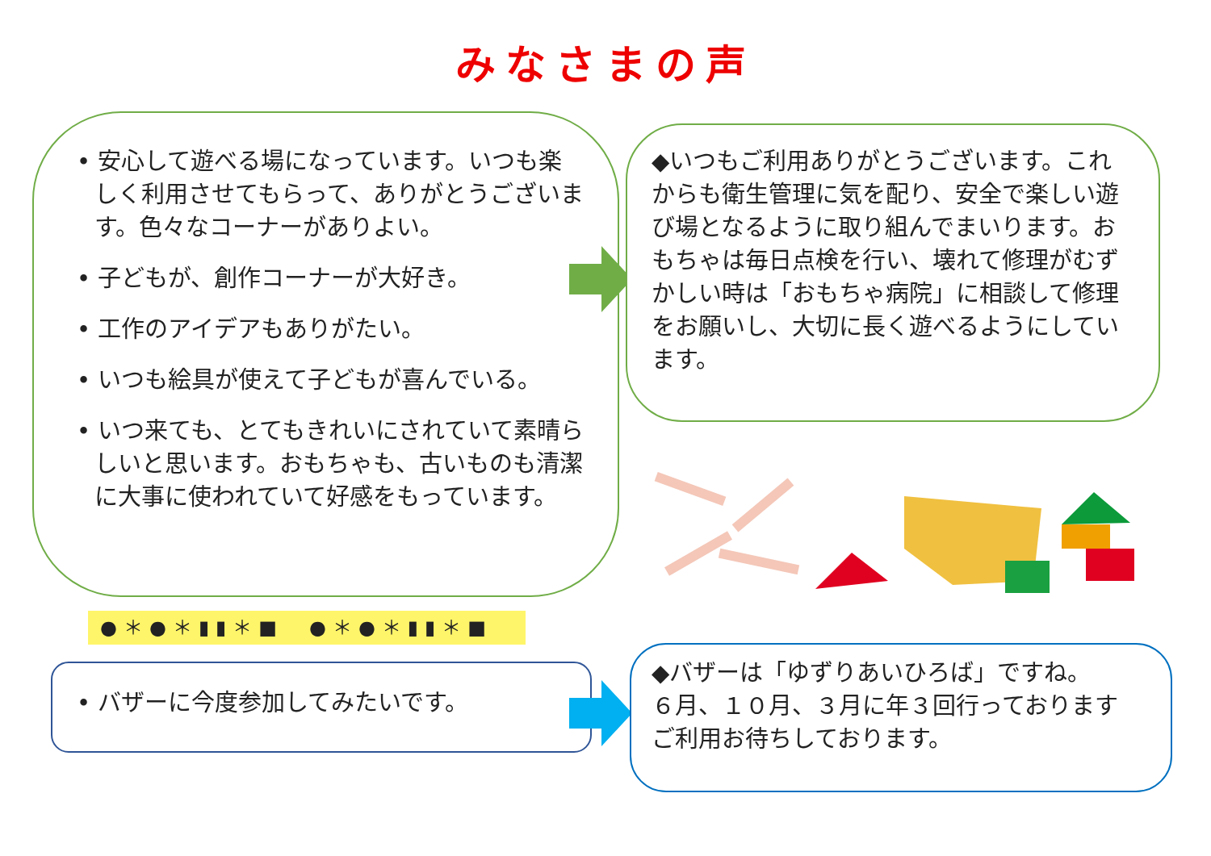みなさまの声
• 安心して遊べる場になっています。いつも楽しく利用させてもらって、ありがとうございます。色々なコーナーがありよい。
• 子どもが、創作コーナーが大好き。
• 工作のアイデアもありがたい。
• いつも絵具が使えて子どもが喜んでいる。
• いつ来ても、とてもきれいにされていて素晴らしいと思います。おもちゃも、古いものも清潔に大事に使われていて好感をもっています。
◆いつもご利用ありがとうございます。これからも衛生管理に気を配り、安全で楽しい遊び場となるように取り組んでまいります。おもちゃは毎日点検を行い、壊れて修理がむずかしい時は「おもちゃ病院」に相談して修理をお願いし、大切に長く遊べるようにしています。
●＊●＊▮▮＊■　●＊●＊▮▮＊■
• バザーに今度参加してみたいです。
◆バザーは「ゆずりあいひろば」ですね。
６月、１０月、３月に年３回行っております
ご利用お待ちしております。